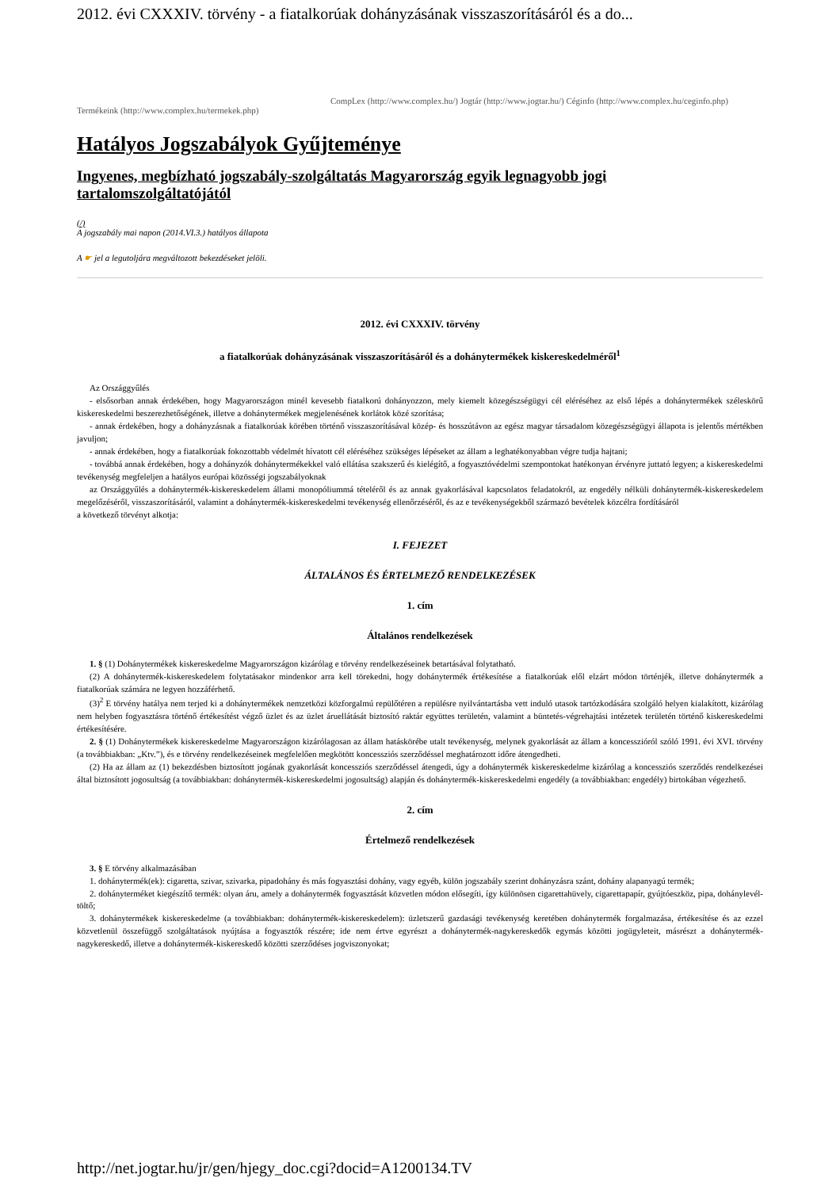2012. évi CXXXIV. törvény - a fiatalkorúak dohányzásának visszaszorításáról és a do...
CompLex (http://www.complex.hu/) Jogtár (http://www.jogtar.hu/) Céginfo (http://www.complex.hu/ceginfo.php) Termékeink (http://www.complex.hu/termekek.php)
Hatályos Jogszabályok Gyűjteménye
Ingyenes, megbízható jogszabály-szolgáltatás Magyarország egyik legnagyobb jogi tartalomszolgáltatójától
(/)
A jogszabály mai napon (2014.VI.3.) hatályos állapota
A ☛ jel a legutoljára megváltozott bekezdéseket jelöli.
2012. évi CXXXIV. törvény
a fiatalkorúak dohányzásának visszaszorításáról és a dohánytermékek kiskereskedelméről<sup>1</sup>
Az Országgyűlés
- elsősorban annak érdekében, hogy Magyarországon minél kevesebb fiatalkorú dohányozzon, mely kiemelt közegészségügyi cél eléréséhez az első lépés a dohánytermékek széleskörű kiskereskedelmi beszerezhetőségének, illetve a dohánytermékek megjelenésének korlátok közé szorítása;
- annak érdekében, hogy a dohányzásnak a fiatalkorúak körében történő visszaszorításával közép- és hosszútávon az egész magyar társadalom közegészségügyi állapota is jelentős mértékben javuljon;
- annak érdekében, hogy a fiatalkorúak fokozottabb védelmét hívatott cél eléréséhez szükséges lépéseket az állam a leghatékonyabban végre tudja hajtani;
- továbbá annak érdekében, hogy a dohányzók dohánytermékekkel való ellátása szakszerű és kielégítő, a fogyasztóvédelmi szempontokat hatékonyan érvényre juttató legyen; a kiskereskedelmi tevékenység megfeleljen a hatályos európai közösségi jogszabályoknak
az Országgyűlés a dohánytermék-kiskereskedelem állami monopóliummá tételéről és az annak gyakorlásával kapcsolatos feladatokról, az engedély nélküli dohánytermék-kiskereskedelem megelőzéséről, visszaszorításáról, valamint a dohánytermék-kiskereskedelmi tevékenység ellenőrzéséről, és az e tevékenységekből származó bevételek közcélra fordításáról
a következő törvényt alkotja:
I. FEJEZET
ÁLTALÁNOS ÉS ÉRTELMEZŐ RENDELKEZÉSEK
1. cím
Általános rendelkezések
1. § (1) Dohánytermékek kiskereskedelme Magyarországon kizárólag e törvény rendelkezéseinek betartásával folytatható.
(2) A dohánytermék-kiskereskedelem folytatásakor mindenkor arra kell törekedni, hogy dohánytermék értékesítése a fiatalkorúak elől elzárt módon történjék, illetve dohánytermék a fiatalkorúak számára ne legyen hozzáférhető.
(3)<sup>2</sup> E törvény hatálya nem terjed ki a dohánytermékek nemzetközi közforgalmú repülőtéren a repülésre nyilvántartásba vett induló utasok tartózkodására szolgáló helyen kialakított, kizárólag nem helyben fogyasztásra történő értékesítést végző üzlet és az üzlet áruellátását biztosító raktár együttes területén, valamint a büntetés-végrehajtási intézetek területén történő kiskereskedelmi értékesítésére.
2. § (1) Dohánytermékek kiskereskedelme Magyarországon kizárólagosan az állam hatáskörébe utalt tevékenység, melynek gyakorlását az állam a koncesszióról szóló 1991. évi XVI. törvény (a továbbiakban: „Ktv.”), és e törvény rendelkezéseinek megfelelően megkötött koncessziós szerződéssel meghatározott időre átengedheti.
(2) Ha az állam az (1) bekezdésben biztosított jogának gyakorlását koncessziós szerződéssel átengedi, úgy a dohánytermék kiskereskedelme kizárólag a koncessziós szerződés rendelkezései által biztosított jogosultság (a továbbiakban: dohánytermék-kiskereskedelmi jogosultság) alapján és dohánytermék-kiskereskedelmi engedély (a továbbiakban: engedély) birtokában végezhető.
2. cím
Értelmező rendelkezések
3. § E törvény alkalmazásában
1. dohánytermék(ek): cigaretta, szivar, szivarka, pipadohány és más fogyasztási dohány, vagy egyéb, külön jogszabály szerint dohányzásra szánt, dohány alapanyagú termék;
2. dohányterméket kiegészítő termék: olyan áru, amely a dohánytermék fogyasztását közvetlen módon elősegíti, így különösen cigarettahüvely, cigarettapapír, gyújtóeszköz, pipa, dohánylevél-töltő;
3. dohánytermékek kiskereskedelme (a továbbiakban: dohánytermék-kiskereskedelem): üzletszerű gazdasági tevékenység keretében dohánytermék forgalmazása, értékesítése és az ezzel közvetlenül összefüggő szolgáltatások nyújtása a fogyasztók részére; ide nem értve egyrészt a dohánytermék-nagykereskedők egymás közötti jogügyleteit, másrészt a dohánytermék-nagykereskedő, illetve a dohánytermék-kiskereskedő közötti szerződéses jogviszonyokat;
http://net.jogtar.hu/jr/gen/hjegy_doc.cgi?docid=A1200134.TV